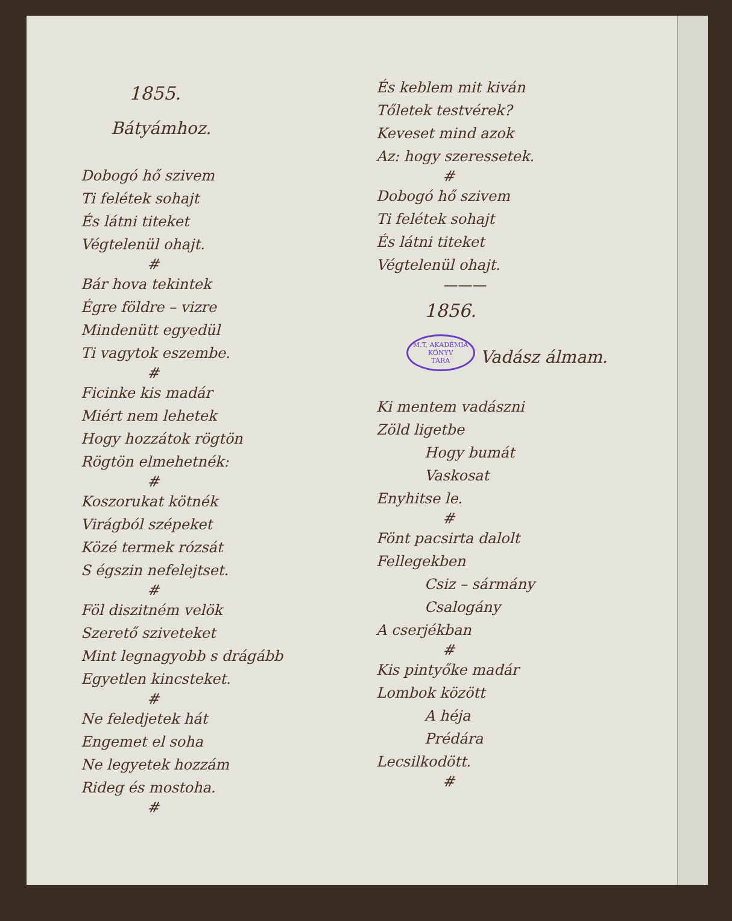1855.
Bátyámhoz.
Dobogó hő szivem
Ti felétek sohajt
És látni titeket
Végtelenül ohajt.
#
Bár hova tekintek
Égre földre – vizre
Mindenütt egyedül
Ti vagytok eszembe.
#
Ficinke kis madár
Miért nem lehetek
Hogy hozzátok rögtön
Rögtön elmehetnék:
#
Koszorukat kötnék
Virágból szépeket
Közé termek rózsát
S égszin nefelejtset.
#
Föl diszitném velök
Szerető sziveteket
Mint legnagyobb s drágább
Egyetlen kincsteket.
#
Ne feledjetek hát
Engemet el soha
Ne legyetek hozzám
Rideg és mostoha.
#
És keblem mit kiván
Tőletek testvérek?
Keveset mind azok
Az: hogy szeressetek.
#
Dobogó hő szivem
Ti felétek sohajt
És látni titeket
Végtelenül ohajt.
———
1856.
M.T. AKADÉMIA
KÖNYV
TÁRA Vadász álmam.
Ki mentem vadászni
Zöld ligetbe
Hogy bumát
Vaskosat
Enyhitse le.
#
Fönt pacsirta dalolt
Fellegekben
Csiz – sármány
Csalogány
A cserjékban
#
Kis pintyőke madár
Lombok között
A héja
Prédára
Lecsilkodött.
#